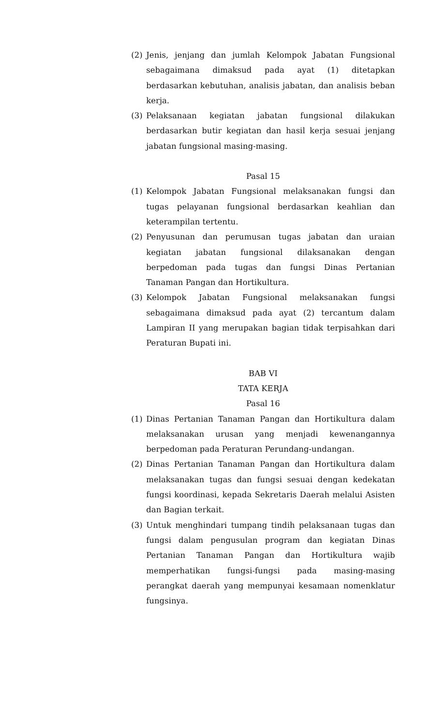(2) Jenis, jenjang dan jumlah Kelompok Jabatan Fungsional sebagaimana dimaksud pada ayat (1) ditetapkan berdasarkan kebutuhan, analisis jabatan, dan analisis beban kerja.
(3) Pelaksanaan kegiatan jabatan fungsional dilakukan berdasarkan butir kegiatan dan hasil kerja sesuai jenjang jabatan fungsional masing-masing.
Pasal 15
(1) Kelompok Jabatan Fungsional melaksanakan fungsi dan tugas pelayanan fungsional berdasarkan keahlian dan keterampilan tertentu.
(2) Penyusunan dan perumusan tugas jabatan dan uraian kegiatan jabatan fungsional dilaksanakan dengan berpedoman pada tugas dan fungsi Dinas Pertanian Tanaman Pangan dan Hortikultura.
(3) Kelompok Jabatan Fungsional melaksanakan fungsi sebagaimana dimaksud pada ayat (2) tercantum dalam Lampiran II yang merupakan bagian tidak terpisahkan dari Peraturan Bupati ini.
BAB VI
TATA KERJA
Pasal 16
(1) Dinas Pertanian Tanaman Pangan dan Hortikultura dalam melaksanakan urusan yang menjadi kewenangannya berpedoman pada Peraturan Perundang-undangan.
(2) Dinas Pertanian Tanaman Pangan dan Hortikultura dalam melaksanakan tugas dan fungsi sesuai dengan kedekatan fungsi koordinasi, kepada Sekretaris Daerah melalui Asisten dan Bagian terkait.
(3) Untuk menghindari tumpang tindih pelaksanaan tugas dan fungsi dalam pengusulan program dan kegiatan Dinas Pertanian Tanaman Pangan dan Hortikultura wajib memperhatikan fungsi-fungsi pada masing-masing perangkat daerah yang mempunyai kesamaan nomenklatur fungsinya.